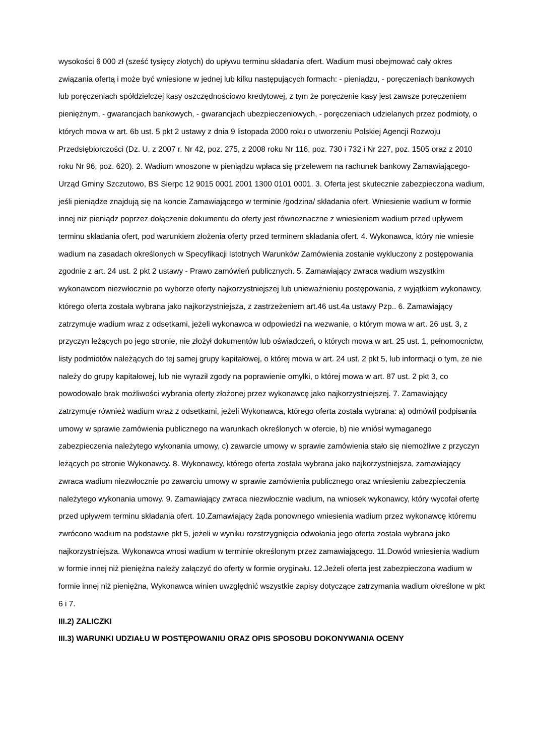wysokości 6 000 zł (sześć tysięcy złotych) do upływu terminu składania ofert. Wadium musi obejmować cały okres związania ofertą i może być wniesione w jednej lub kilku następujących formach: - pieniądzu, - poręczeniach bankowych lub poręczeniach spółdzielczej kasy oszczędnościowo kredytowej, z tym że poręczenie kasy jest zawsze poręczeniem pieniężnym, - gwarancjach bankowych, - gwarancjach ubezpieczeniowych, - poręczeniach udzielanych przez podmioty, o których mowa w art. 6b ust. 5 pkt 2 ustawy z dnia 9 listopada 2000 roku o utworzeniu Polskiej Agencji Rozwoju Przedsiębiorczości (Dz. U. z 2007 r. Nr 42, poz. 275, z 2008 roku Nr 116, poz. 730 i 732 i Nr 227, poz. 1505 oraz z 2010 roku Nr 96, poz. 620). 2. Wadium wnoszone w pieniądzu wpłaca się przelewem na rachunek bankowy Zamawiającego- Urząd Gminy Szczutowo, BS Sierpc 12 9015 0001 2001 1300 0101 0001. 3. Oferta jest skutecznie zabezpieczona wadium, jeśli pieniądze znajdują się na koncie Zamawiającego w terminie /godzina/ składania ofert. Wniesienie wadium w formie innej niż pieniądz poprzez dołączenie dokumentu do oferty jest równoznaczne z wniesieniem wadium przed upływem terminu składania ofert, pod warunkiem złożenia oferty przed terminem składania ofert. 4. Wykonawca, który nie wniesie wadium na zasadach określonych w Specyfikacji Istotnych Warunków Zamówienia zostanie wykluczony z postępowania zgodnie z art. 24 ust. 2 pkt 2 ustawy - Prawo zamówień publicznych. 5. Zamawiający zwraca wadium wszystkim wykonawcom niezwłocznie po wyborze oferty najkorzystniejszej lub unieważnieniu postępowania, z wyjątkiem wykonawcy, którego oferta została wybrana jako najkorzystniejsza, z zastrzeżeniem art.46 ust.4a ustawy Pzp.. 6. Zamawiający zatrzymuje wadium wraz z odsetkami, jeżeli wykonawca w odpowiedzi na wezwanie, o którym mowa w art. 26 ust. 3, z przyczyn leżących po jego stronie, nie złożył dokumentów lub oświadczeń, o których mowa w art. 25 ust. 1, pełnomocnictw, listy podmiotów należących do tej samej grupy kapitałowej, o której mowa w art. 24 ust. 2 pkt 5, lub informacji o tym, że nie należy do grupy kapitałowej, lub nie wyraził zgody na poprawienie omyłki, o której mowa w art. 87 ust. 2 pkt 3, co powodowało brak możliwości wybrania oferty złożonej przez wykonawcę jako najkorzystniejszej. 7. Zamawiający zatrzymuje również wadium wraz z odsetkami, jeżeli Wykonawca, którego oferta została wybrana: a) odmówił podpisania umowy w sprawie zamówienia publicznego na warunkach określonych w ofercie, b) nie wniósł wymaganego zabezpieczenia należytego wykonania umowy, c) zawarcie umowy w sprawie zamówienia stało się niemożliwe z przyczyn leżących po stronie Wykonawcy. 8. Wykonawcy, którego oferta została wybrana jako najkorzystniejsza, zamawiający zwraca wadium niezwłocznie po zawarciu umowy w sprawie zamówienia publicznego oraz wniesieniu zabezpieczenia należytego wykonania umowy. 9. Zamawiający zwraca niezwłocznie wadium, na wniosek wykonawcy, który wycofał ofertę przed upływem terminu składania ofert. 10.Zamawiający żąda ponownego wniesienia wadium przez wykonawcę któremu zwrócono wadium na podstawie pkt 5, jeżeli w wyniku rozstrzygnięcia odwołania jego oferta została wybrana jako najkorzystniejsza. Wykonawca wnosi wadium w terminie określonym przez zamawiającego. 11.Dowód wniesienia wadium w formie innej niż pieniężna należy załączyć do oferty w formie oryginału. 12.Jeżeli oferta jest zabezpieczona wadium w formie innej niż pieniężna, Wykonawca winien uwzględnić wszystkie zapisy dotyczące zatrzymania wadium określone w pkt 6 i 7.
III.2) ZALICZKI
III.3) WARUNKI UDZIAŁU W POSTĘPOWANIU ORAZ OPIS SPOSOBU DOKONYWANIA OCENY